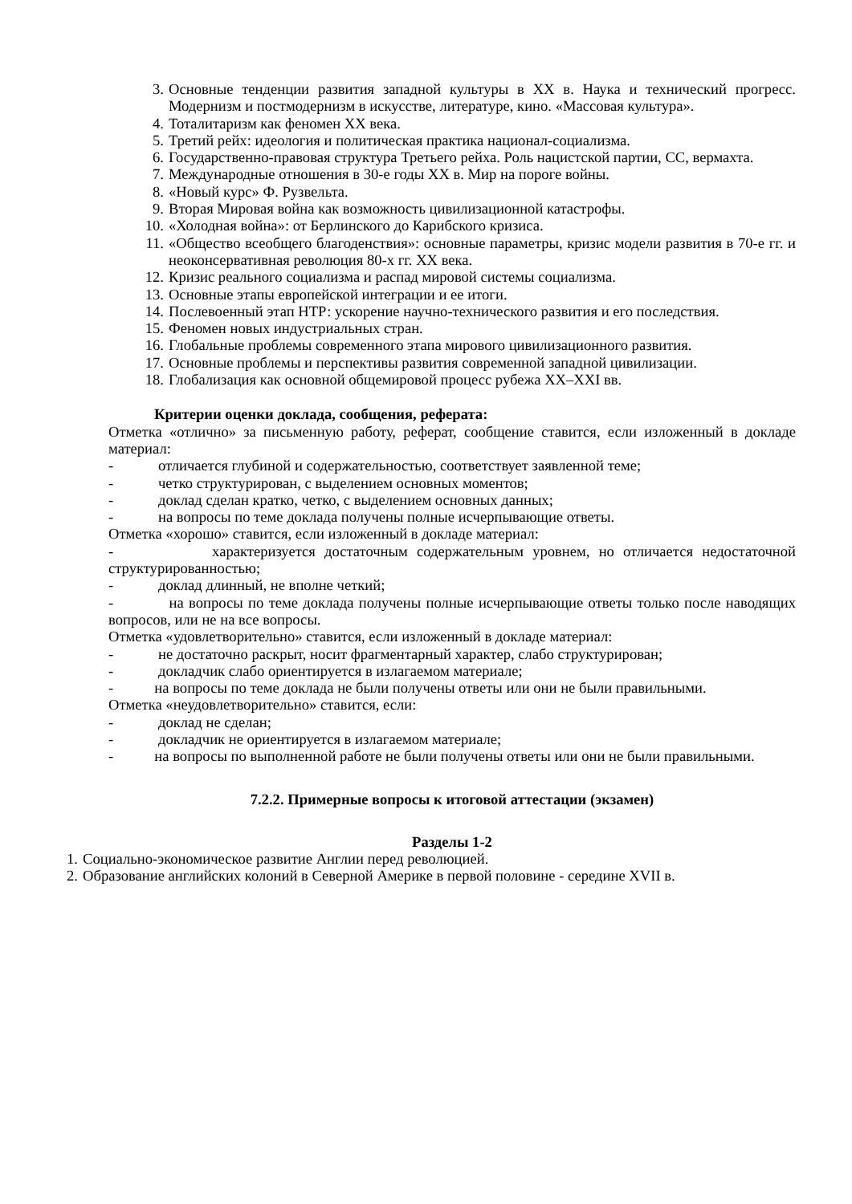3. Основные тенденции развития западной культуры в XX в. Наука и технический прогресс. Модернизм и постмодернизм в искусстве, литературе, кино. «Массовая культура».
4. Тоталитаризм как феномен XX века.
5. Третий рейх: идеология и политическая практика национал-социализма.
6. Государственно-правовая структура Третьего рейха. Роль нацистской партии, СС, вермахта.
7. Международные отношения в 30-е годы XX в. Мир на пороге войны.
8. «Новый курс» Ф. Рузвельта.
9. Вторая Мировая война как возможность цивилизационной катастрофы.
10. «Холодная война»: от Берлинского до Карибского кризиса.
11. «Общество всеобщего благоденствия»: основные параметры, кризис модели развития в 70-е гг. и неоконсервативная революция 80-х гг. XX века.
12. Кризис реального социализма и распад мировой системы социализма.
13. Основные этапы европейской интеграции и ее итоги.
14. Послевоенный этап НТР: ускорение научно-технического развития и его последствия.
15. Феномен новых индустриальных стран.
16. Глобальные проблемы современного этапа мирового цивилизационного развития.
17. Основные проблемы и перспективы развития современной западной цивилизации.
18. Глобализация как основной общемировой процесс рубежа XX–XXI вв.
Критерии оценки доклада, сообщения, реферата:
Отметка «отлично» за письменную работу, реферат, сообщение ставится, если изложенный в докладе материал:
- отличается глубиной и содержательностью, соответствует заявленной теме;
- четко структурирован, с выделением основных моментов;
- доклад сделан кратко, четко, с выделением основных данных;
- на вопросы по теме доклада получены полные исчерпывающие ответы.
Отметка «хорошо» ставится, если изложенный в докладе материал:
- характеризуется достаточным содержательным уровнем, но отличается недостаточной структурированностью;
- доклад длинный, не вполне четкий;
- на вопросы по теме доклада получены полные исчерпывающие ответы только после наводящих вопросов, или не на все вопросы.
Отметка «удовлетворительно» ставится, если изложенный в докладе материал:
- не достаточно раскрыт, носит фрагментарный характер, слабо структурирован;
- докладчик слабо ориентируется в излагаемом материале;
- на вопросы по теме доклада не были получены ответы или они не были правильными.
Отметка «неудовлетворительно» ставится, если:
- доклад не сделан;
- докладчик не ориентируется в излагаемом материале;
- на вопросы по выполненной работе не были получены ответы или они не были правильными.
7.2.2. Примерные вопросы к итоговой аттестации (экзамен)
Разделы 1-2
1. Социально-экономическое развитие Англии перед революцией.
2. Образование английских колоний в Северной Америке в первой половине - середине XVII в.